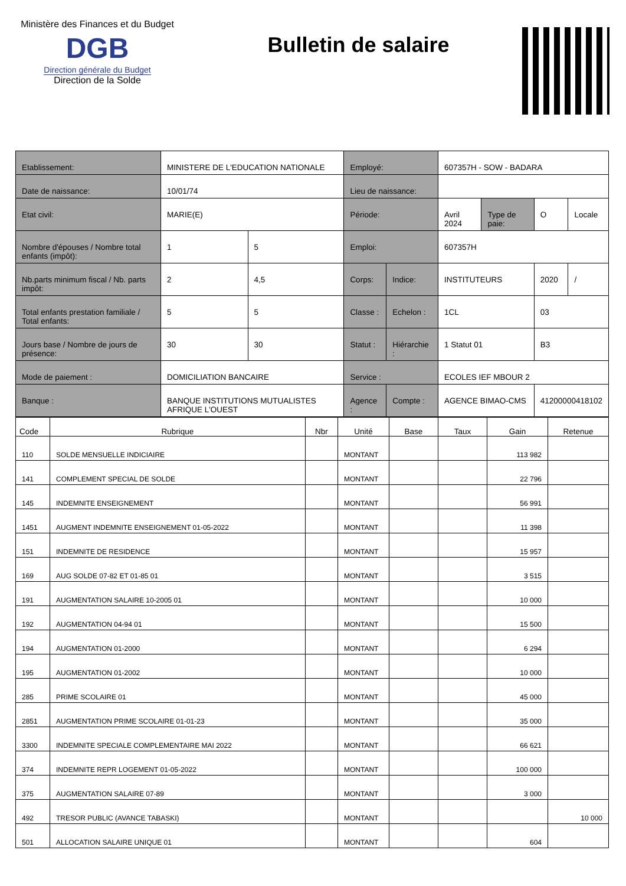Ministère des Finances et du Budget
DGB
Direction générale du Budget
Direction de la Solde
Bulletin de salaire
| Etablissement: | MINISTERE DE L'EDUCATION NATIONALE | | Employé: | | 607357H - SOW - BADARA | | | |
| Date de naissance: | 10/01/74 | | Lieu de naissance: | | | | | |
| Etat civil: | MARIE(E) | | Période: | | Avril 2024 | Type de paie: | O | Locale |
| Nombre d'épouses / Nombre total enfants (impôt): | 1 | 5 | Emploi: | | 607357H | | | |
| Nb.parts minimum fiscal / Nb. parts impôt: | 2 | 4,5 | Corps: | Indice: | INSTITUTEURS | | 2020 | / |
| Total enfants prestation familiale / Total enfants: | 5 | 5 | Classe : | Echelon : | 1CL | | 03 | |
| Jours base / Nombre de jours de présence: | 30 | 30 | Statut : | Hiérarchie : | 1 Statut 01 | | B3 | |
| Mode de paiement : | DOMICILIATION BANCAIRE | | Service : | | ECOLES IEF MBOUR 2 | | | |
| Banque : | BANQUE INSTITUTIONS MUTUALISTES AFRIQUE L'OUEST | | Agence : | Compte : | AGENCE BIMAO-CMS | | 41200000418102 | |
| Code | Rubrique | Nbr | Unité | Base | Taux | Gain | Retenue |
| --- | --- | --- | --- | --- | --- | --- | --- |
| 110 | SOLDE MENSUELLE INDICIAIRE | | MONTANT | | | 113 982 | |
| 141 | COMPLEMENT SPECIAL DE SOLDE | | MONTANT | | | 22 796 | |
| 145 | INDEMNITE ENSEIGNEMENT | | MONTANT | | | 56 991 | |
| 1451 | AUGMENT INDEMNITE ENSEIGNEMENT 01-05-2022 | | MONTANT | | | 11 398 | |
| 151 | INDEMNITE DE RESIDENCE | | MONTANT | | | 15 957 | |
| 169 | AUG SOLDE 07-82 ET 01-85 01 | | MONTANT | | | 3 515 | |
| 191 | AUGMENTATION SALAIRE 10-2005 01 | | MONTANT | | | 10 000 | |
| 192 | AUGMENTATION 04-94 01 | | MONTANT | | | 15 500 | |
| 194 | AUGMENTATION 01-2000 | | MONTANT | | | 6 294 | |
| 195 | AUGMENTATION 01-2002 | | MONTANT | | | 10 000 | |
| 285 | PRIME SCOLAIRE 01 | | MONTANT | | | 45 000 | |
| 2851 | AUGMENTATION PRIME SCOLAIRE 01-01-23 | | MONTANT | | | 35 000 | |
| 3300 | INDEMNITE SPECIALE COMPLEMENTAIRE MAI 2022 | | MONTANT | | | 66 621 | |
| 374 | INDEMNITE REPR LOGEMENT 01-05-2022 | | MONTANT | | | 100 000 | |
| 375 | AUGMENTATION SALAIRE 07-89 | | MONTANT | | | 3 000 | |
| 492 | TRESOR PUBLIC (AVANCE TABASKI) | | MONTANT | | | | 10 000 |
| 501 | ALLOCATION SALAIRE UNIQUE 01 | | MONTANT | | | 604 | |